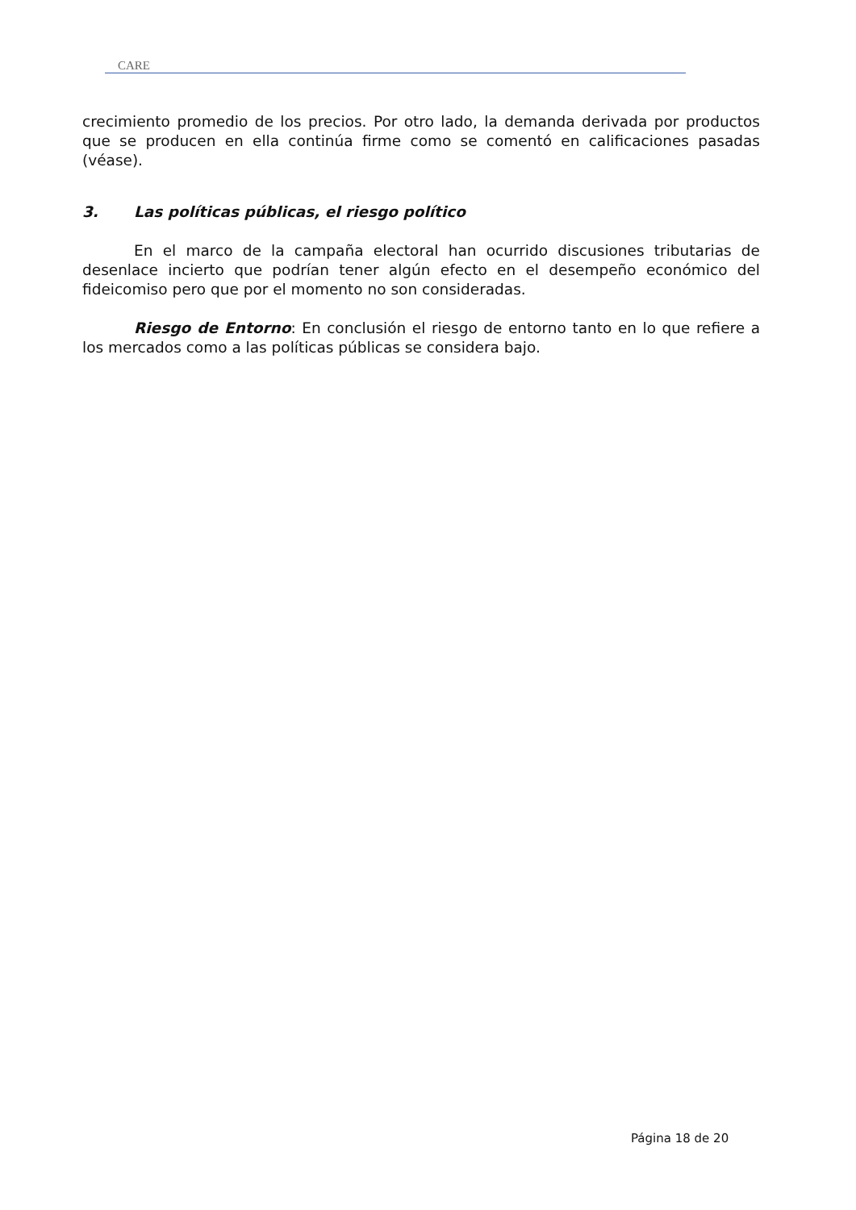CARE
crecimiento promedio de los precios. Por otro lado, la demanda derivada por productos que se producen en ella continúa firme como se comentó en calificaciones pasadas (véase).
3. Las políticas públicas, el riesgo político
En el marco de la campaña electoral han ocurrido discusiones tributarias de desenlace incierto que podrían tener algún efecto en el desempeño económico del fideicomiso pero que por el momento no son consideradas.
Riesgo de Entorno: En conclusión el riesgo de entorno tanto en lo que refiere a los mercados como a las políticas públicas se considera bajo.
Página 18 de 20